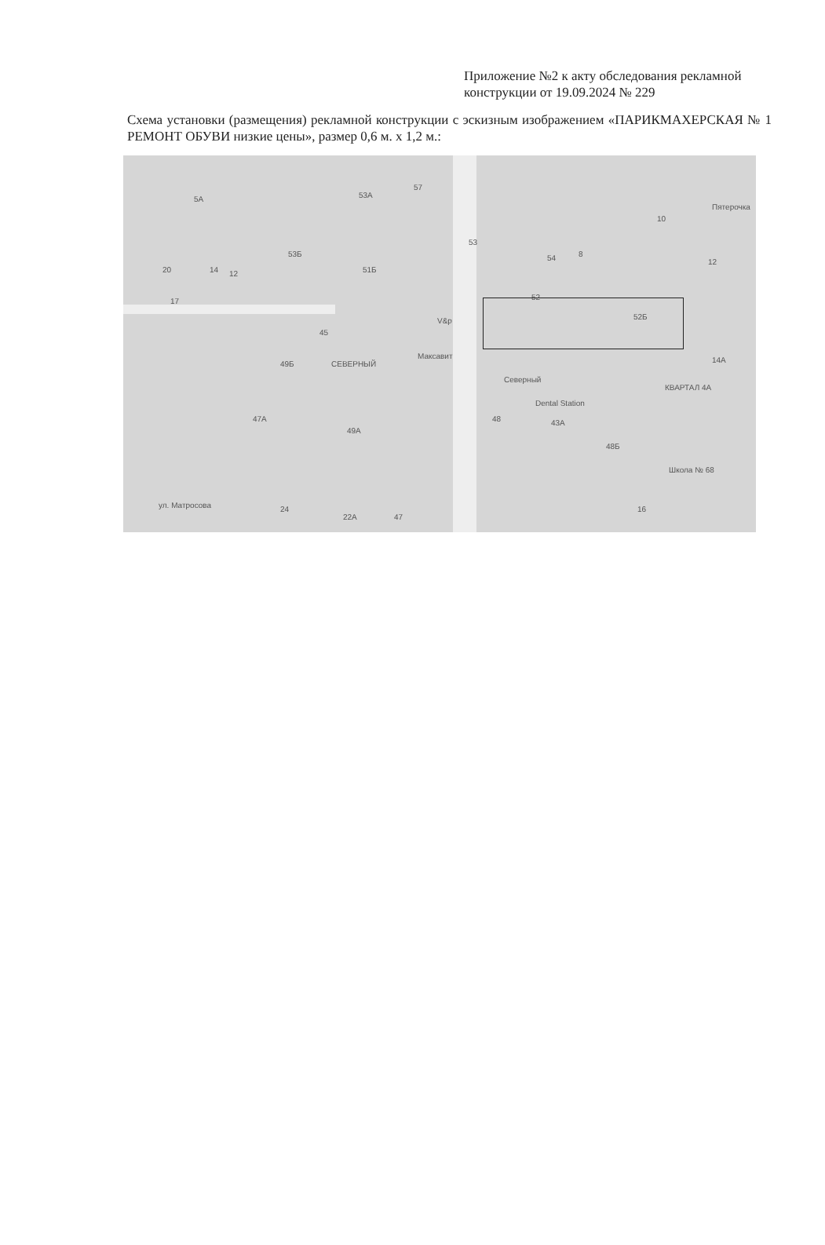Приложение №2 к акту обследования рекламной конструкции от 19.09.2024 № 229
Схема установки (размещения) рекламной конструкции с эскизным изображением «ПАРИКМАХЕРСКАЯ № 1 РЕМОНТ ОБУВИ низкие цены», размер 0,6 м. х 1,2 м.:
5А 53А
57
53Б
51Б
53
54 8
10
Пятерочка
12
20 14 12
17
45
52
52Б V&p
Максавит
49Б СЕВЕРНЫЙ
Северный
Dental Station
КВАРТАЛ 4А
14А
47А
49А
48 43А
48Б
Школа № 68
ул. Матросова 24
22А 47
16